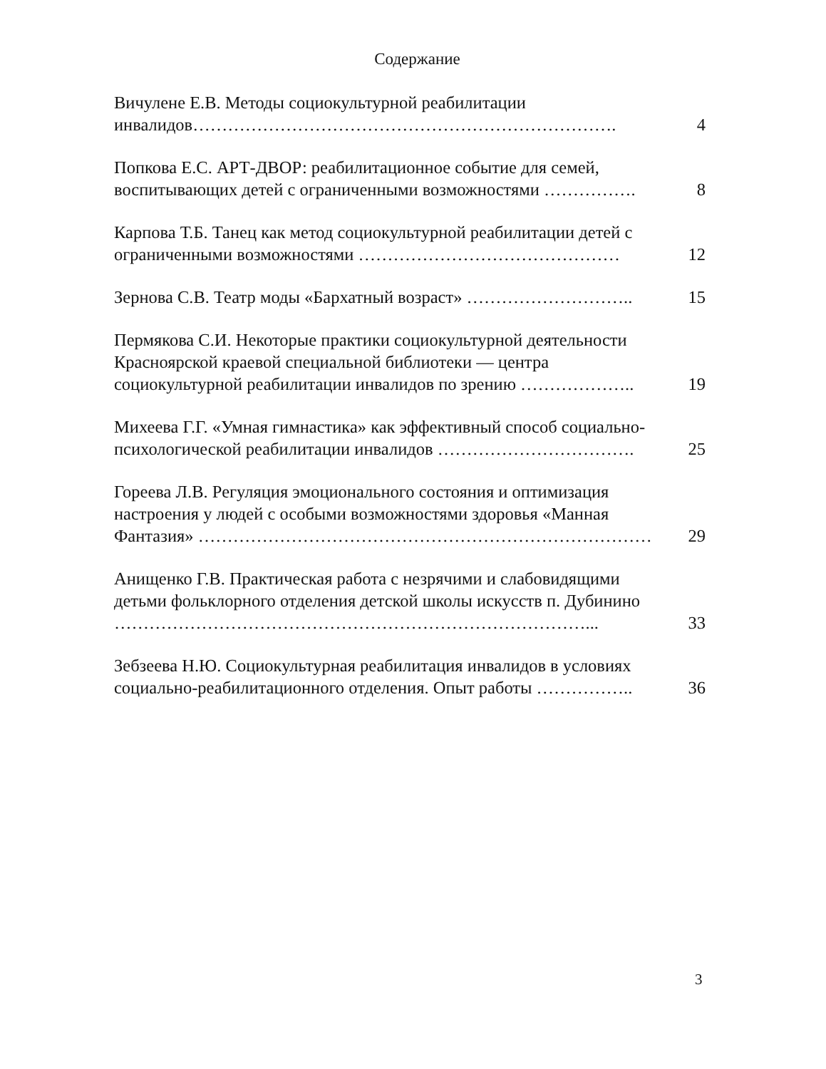Содержание
Вичулене Е.В. Методы социокультурной реабилитации инвалидов……………………………………………………………….
4
Попкова Е.С. АРТ-ДВОР: реабилитационное событие для семей, воспитывающих детей с ограниченными возможностями …………….
8
Карпова Т.Б. Танец как метод социокультурной реабилитации детей с ограниченными возможностями ………………………………………
12
Зернова С.В. Театр моды «Бархатный возраст» ………………………..
15
Пермякова С.И. Некоторые практики социокультурной деятельности Красноярской краевой специальной библиотеки — центра социокультурной реабилитации инвалидов по зрению ………………..
19
Михеева Г.Г. «Умная гимнастика» как эффективный способ социально-психологической реабилитации инвалидов …………………………….
25
Гореева Л.В. Регуляция эмоционального состояния и оптимизация настроения у людей с особыми возможностями здоровья «Манная Фантазия» ……………………………………………………………………
29
Анищенко Г.В. Практическая работа с незрячими и слабовидящими детьми фольклорного отделения детской школы искусств п. Дубинино ………………………………………………………………………...
33
Зебзеева Н.Ю. Социокультурная реабилитация инвалидов в условиях социально-реабилитационного отделения. Опыт работы ……………..
36
3